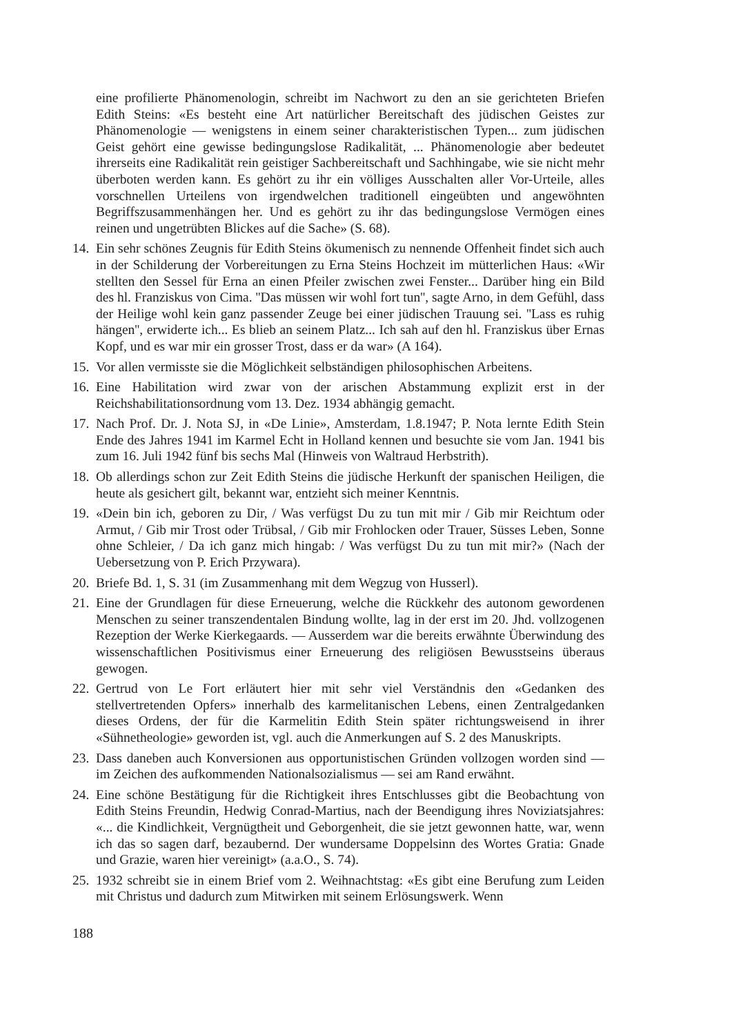eine profilierte Phänomenologin, schreibt im Nachwort zu den an sie gerichteten Briefen Edith Steins: «Es besteht eine Art natürlicher Bereitschaft des jüdischen Geistes zur Phänomenologie — wenigstens in einem seiner charakteristischen Typen... zum jüdischen Geist gehört eine gewisse bedingungslose Radikalität, ... Phänomenologie aber bedeutet ihrerseits eine Radikalität rein geistiger Sachbereitschaft und Sachhingabe, wie sie nicht mehr überboten werden kann. Es gehört zu ihr ein völliges Ausschalten aller Vor-Urteile, alles vorschnellen Urteilens von irgendwelchen traditionell eingeübten und angewöhnten Begriffszusammenhängen her. Und es gehört zu ihr das bedingungslose Vermögen eines reinen und ungetrübten Blickes auf die Sache» (S. 68).
14. Ein sehr schönes Zeugnis für Edith Steins ökumenisch zu nennende Offenheit findet sich auch in der Schilderung der Vorbereitungen zu Erna Steins Hochzeit im mütterlichen Haus: «Wir stellten den Sessel für Erna an einen Pfeiler zwischen zwei Fenster... Darüber hing ein Bild des hl. Franziskus von Cima. ''Das müssen wir wohl fort tun'', sagte Arno, in dem Gefühl, dass der Heilige wohl kein ganz passender Zeuge bei einer jüdischen Trauung sei. ''Lass es ruhig hängen'', erwiderte ich... Es blieb an seinem Platz... Ich sah auf den hl. Franziskus über Ernas Kopf, und es war mir ein grosser Trost, dass er da war» (A 164).
15. Vor allen vermisste sie die Möglichkeit selbständigen philosophischen Arbeitens.
16. Eine Habilitation wird zwar von der arischen Abstammung explizit erst in der Reichshabilitationsordnung vom 13. Dez. 1934 abhängig gemacht.
17. Nach Prof. Dr. J. Nota SJ, in «De Linie», Amsterdam, 1.8.1947; P. Nota lernte Edith Stein Ende des Jahres 1941 im Karmel Echt in Holland kennen und besuchte sie vom Jan. 1941 bis zum 16. Juli 1942 fünf bis sechs Mal (Hinweis von Waltraud Herbstrith).
18. Ob allerdings schon zur Zeit Edith Steins die jüdische Herkunft der spanischen Heiligen, die heute als gesichert gilt, bekannt war, entzieht sich meiner Kenntnis.
19. «Dein bin ich, geboren zu Dir, / Was verfügst Du zu tun mit mir / Gib mir Reichtum oder Armut, / Gib mir Trost oder Trübsal, / Gib mir Frohlocken oder Trauer, Süsses Leben, Sonne ohne Schleier, / Da ich ganz mich hingab: / Was verfügst Du zu tun mit mir?» (Nach der Uebersetzung von P. Erich Przywara).
20. Briefe Bd. 1, S. 31 (im Zusammenhang mit dem Wegzug von Husserl).
21. Eine der Grundlagen für diese Erneuerung, welche die Rückkehr des autonom gewordenen Menschen zu seiner transzendentalen Bindung wollte, lag in der erst im 20. Jhd. vollzogenen Rezeption der Werke Kierkegaards. — Ausserdem war die bereits erwähnte Überwindung des wissenschaftlichen Positivismus einer Erneuerung des religiösen Bewusstseins überaus gewogen.
22. Gertrud von Le Fort erläutert hier mit sehr viel Verständnis den «Gedanken des stellvertretenden Opfers» innerhalb des karmelitanischen Lebens, einen Zentralgedanken dieses Ordens, der für die Karmelitin Edith Stein später richtungsweisend in ihrer «Sühnetheologie» geworden ist, vgl. auch die Anmerkungen auf S. 2 des Manuskripts.
23. Dass daneben auch Konversionen aus opportunistischen Gründen vollzogen worden sind — im Zeichen des aufkommenden Nationalsozialismus — sei am Rand erwähnt.
24. Eine schöne Bestätigung für die Richtigkeit ihres Entschlusses gibt die Beobachtung von Edith Steins Freundin, Hedwig Conrad-Martius, nach der Beendigung ihres Noviziatsjahres: «... die Kindlichkeit, Vergnügtheit und Geborgenheit, die sie jetzt gewonnen hatte, war, wenn ich das so sagen darf, bezaubernd. Der wundersame Doppelsinn des Wortes Gratia: Gnade und Grazie, waren hier vereinigt» (a.a.O., S. 74).
25. 1932 schreibt sie in einem Brief vom 2. Weihnachtstag: «Es gibt eine Berufung zum Leiden mit Christus und dadurch zum Mitwirken mit seinem Erlösungswerk. Wenn
188